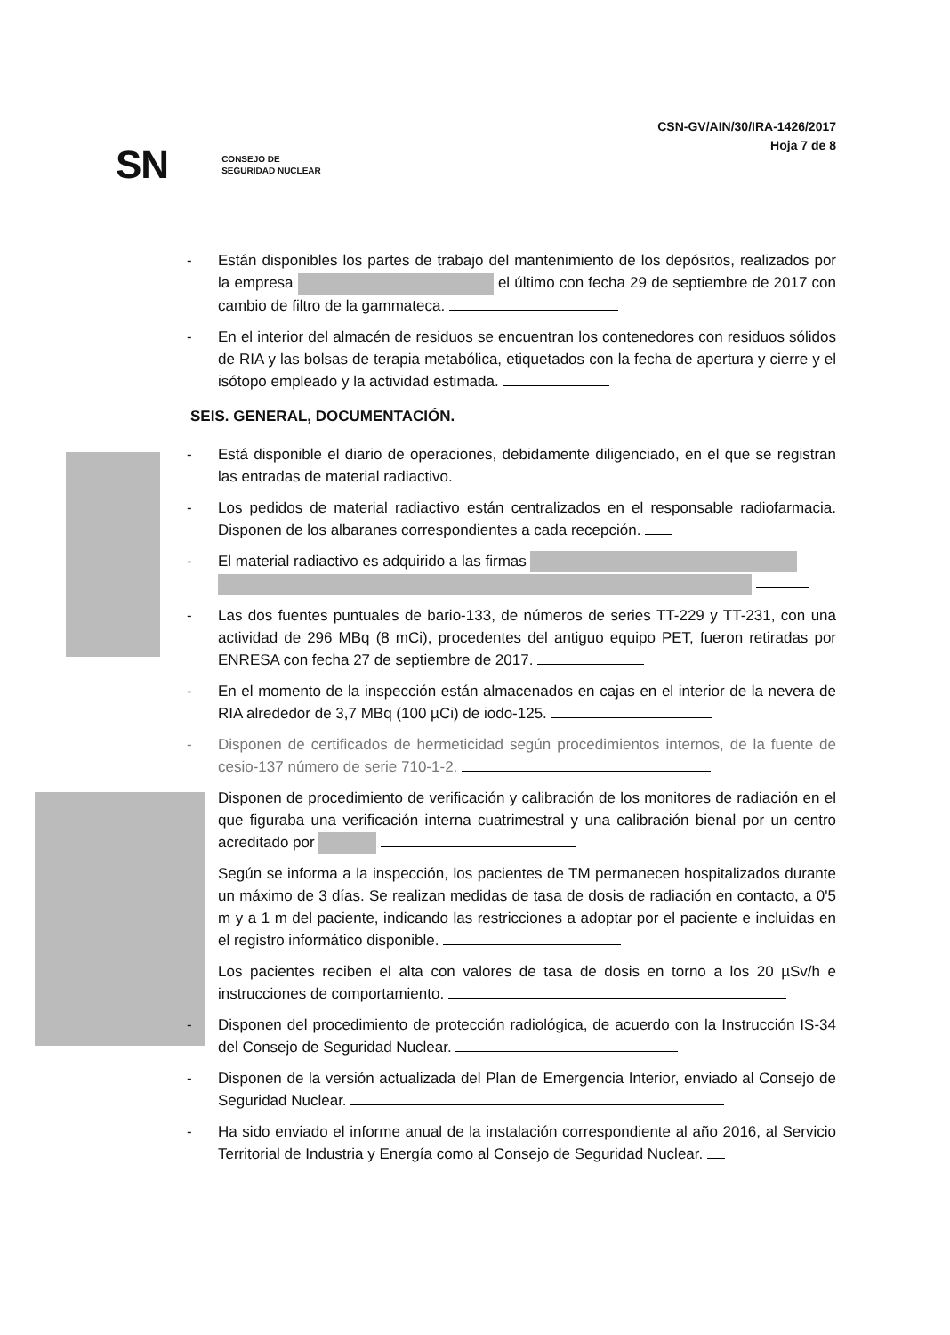SN CONSEJO DE
SEGURIDAD NUCLEAR
CSN-GV/AIN/30/IRA-1426/2017
Hoja 7 de 8
- Están disponibles los partes de trabajo del mantenimiento de los depósitos, realizados por la empresa el último con fecha 29 de septiembre de 2017 con cambio de filtro de la gammateca.
- En el interior del almacén de residuos se encuentran los contenedores con residuos sólidos de RIA y las bolsas de terapia metabólica, etiquetados con la fecha de apertura y cierre y el isótopo empleado y la actividad estimada.
SEIS. GENERAL, DOCUMENTACIÓN.
- Está disponible el diario de operaciones, debidamente diligenciado, en el que se registran las entradas de material radiactivo.
- Los pedidos de material radiactivo están centralizados en el responsable radiofarmacia. Disponen de los albaranes correspondientes a cada recepción.
- El material radiactivo es adquirido a las firmas
- Las dos fuentes puntuales de bario-133, de números de series TT-229 y TT-231, con una actividad de 296 MBq (8 mCi), procedentes del antiguo equipo PET, fueron retiradas por ENRESA con fecha 27 de septiembre de 2017.
- En el momento de la inspección están almacenados en cajas en el interior de la nevera de RIA alrededor de 3,7 MBq (100 µCi) de iodo-125.
- Disponen de certificados de hermeticidad según procedimientos internos, de la fuente de cesio-137 número de serie 710-1-2.
Disponen de procedimiento de verificación y calibración de los monitores de radiación en el que figuraba una verificación interna cuatrimestral y una calibración bienal por un centro acreditado por
Según se informa a la inspección, los pacientes de TM permanecen hospitalizados durante un máximo de 3 días. Se realizan medidas de tasa de dosis de radiación en contacto, a 0'5 m y a 1 m del paciente, indicando las restricciones a adoptar por el paciente e incluidas en el registro informático disponible.
Los pacientes reciben el alta con valores de tasa de dosis en torno a los 20 µSv/h e instrucciones de comportamiento.
- Disponen del procedimiento de protección radiológica, de acuerdo con la Instrucción IS-34 del Consejo de Seguridad Nuclear.
- Disponen de la versión actualizada del Plan de Emergencia Interior, enviado al Consejo de Seguridad Nuclear.
- Ha sido enviado el informe anual de la instalación correspondiente al año 2016, al Servicio Territorial de Industria y Energía como al Consejo de Seguridad Nuclear.